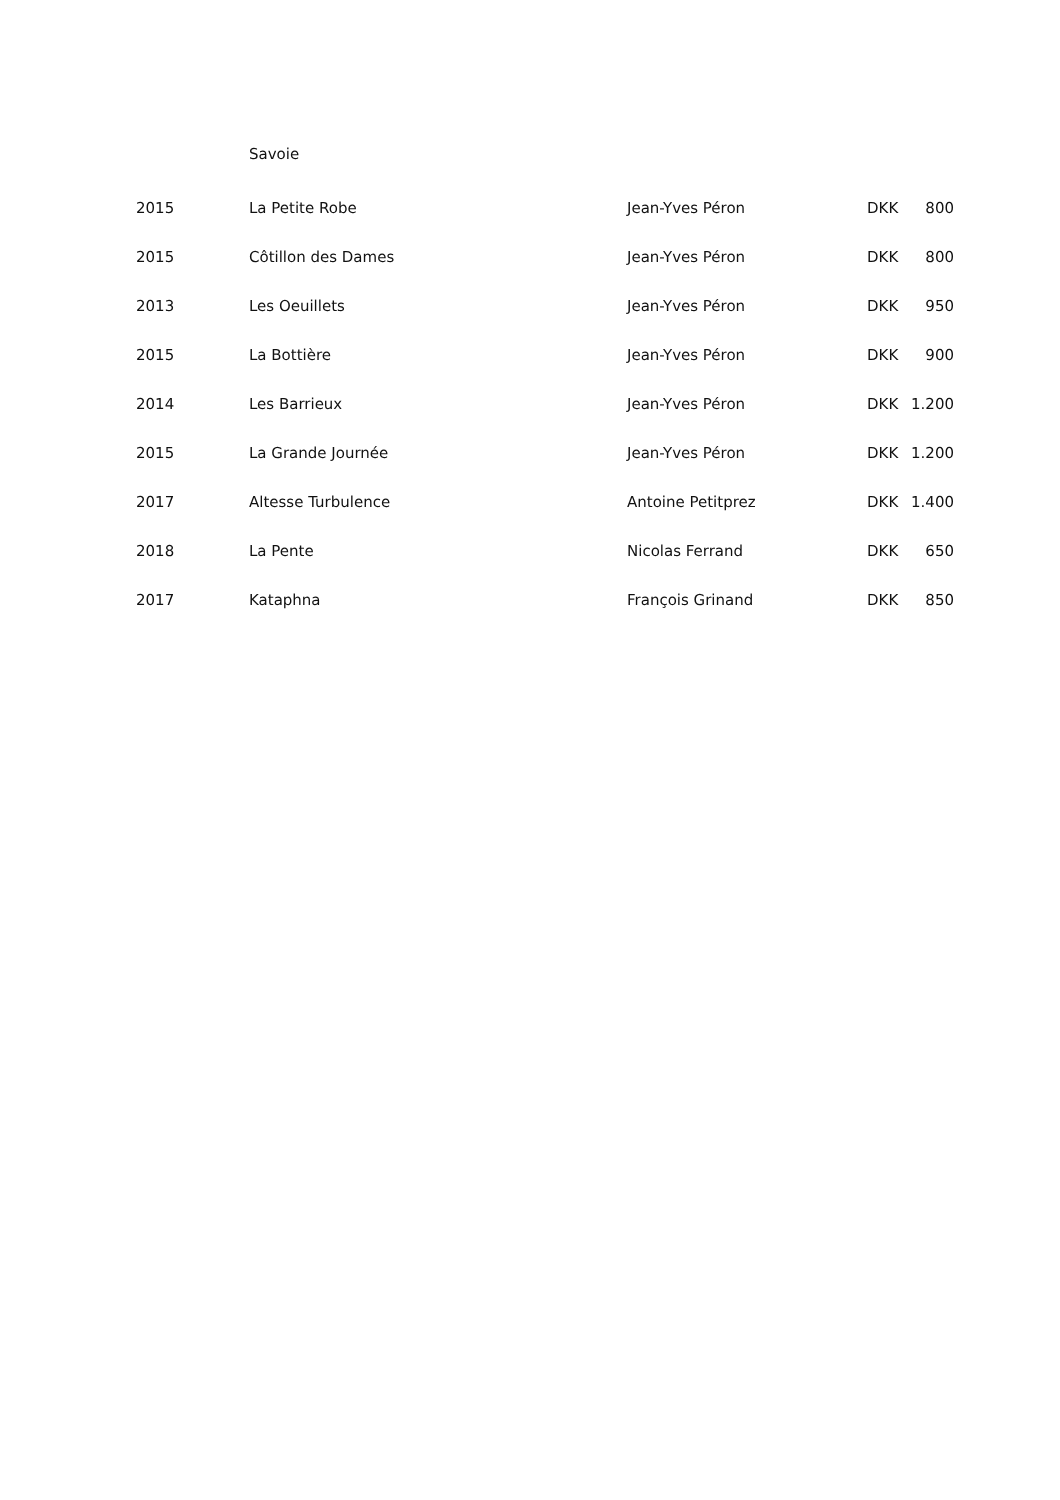Savoie
| 2015 | La Petite Robe | Jean-Yves Péron | DKK | 800 |
| 2015 | Côtillon des Dames | Jean-Yves Péron | DKK | 800 |
| 2013 | Les Oeuillets | Jean-Yves Péron | DKK | 950 |
| 2015 | La Bottière | Jean-Yves Péron | DKK | 900 |
| 2014 | Les Barrieux | Jean-Yves Péron | DKK | 1.200 |
| 2015 | La Grande Journée | Jean-Yves Péron | DKK | 1.200 |
| 2017 | Altesse Turbulence | Antoine Petitprez | DKK | 1.400 |
| 2018 | La Pente | Nicolas Ferrand | DKK | 650 |
| 2017 | Kataphna | François Grinand | DKK | 850 |